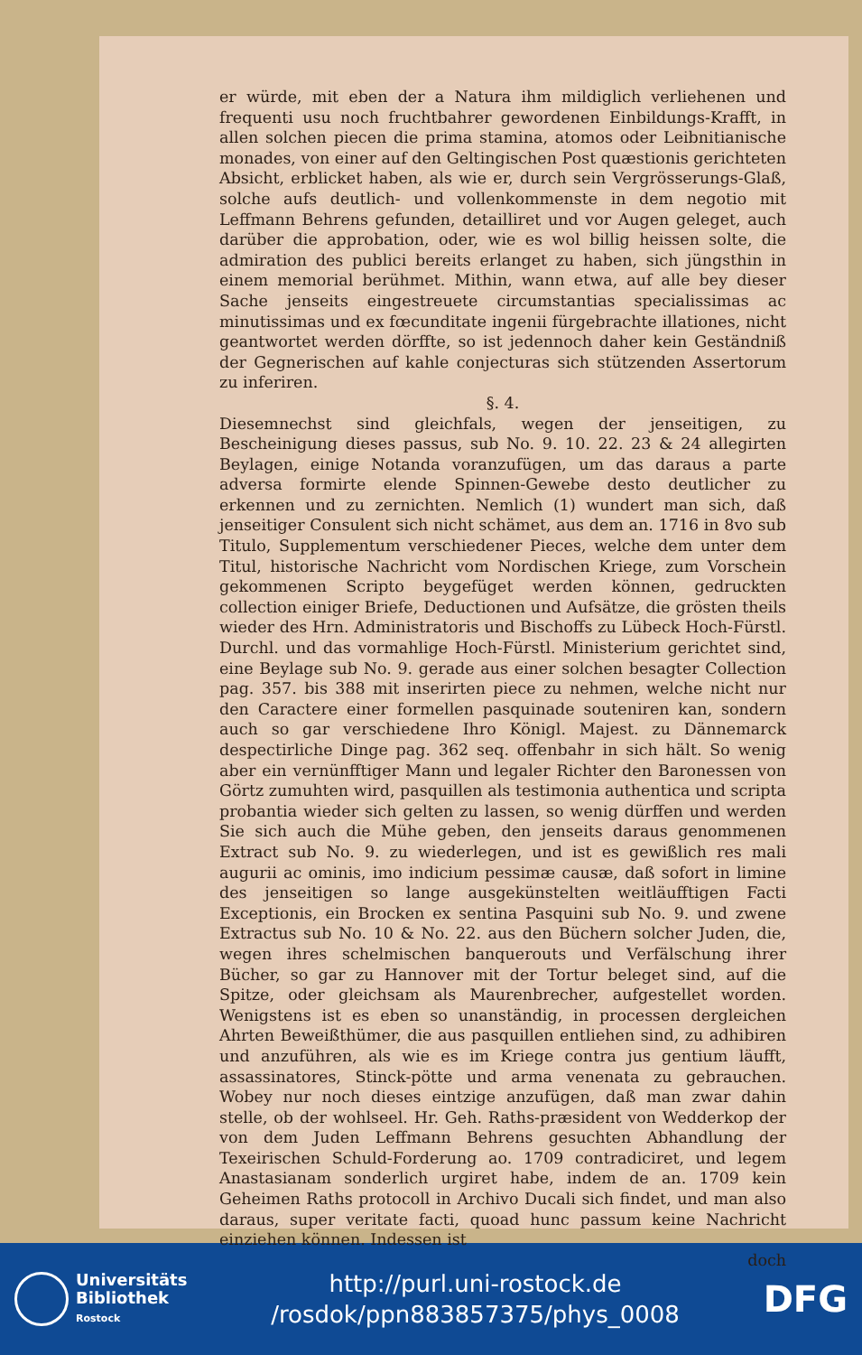er würde, mit eben der a Natura ihm mildiglich verliehenen und frequenti usu noch fruchtbahrer gewordenen Einbildungs-Krafft, in allen solchen piecen die prima stamina, atomos oder Leibnitianische monades, von einer auf den Geltingischen Post quæstionis gerichteten Absicht, erblicket haben, als wie er, durch sein Vergrösserungs-Glaß, solche aufs deutlich- und vollenkommenste in dem negotio mit Leffmann Behrens gefunden, detailliret und vor Augen geleget, auch darüber die approbation, oder, wie es wol billig heissen solte, die admiration des publici bereits erlanget zu haben, sich jüngsthin in einem memorial berühmet. Mithin, wann etwa, auf alle bey dieser Sache jenseits eingestreuete circumstantias specialissimas ac minutissimas und ex fœcunditate ingenii fürgebrachte illationes, nicht geantwortet werden dörffte, so ist jedennoch daher kein Geständniß der Gegnerischen auf kahle conjecturas sich stützenden Assertorum zu inferiren.
§. 4.
Diesemnechst sind gleichfals, wegen der jenseitigen, zu Bescheinigung dieses passus, sub No. 9. 10. 22. 23 & 24 allegirten Beylagen, einige Notanda voranzufügen, um das daraus a parte adversa formirte elende Spinnen-Gewebe desto deutlicher zu erkennen und zu zernichten. Nemlich (1) wundert man sich, daß jenseitiger Consulent sich nicht schämet, aus dem an. 1716 in 8vo sub Titulo, Supplementum verschiedener Pieces, welche dem unter dem Titul, historische Nachricht vom Nordischen Kriege, zum Vorschein gekommenen Scripto beygefüget werden können, gedruckten collection einiger Briefe, Deductionen und Aufsätze, die grösten theils wieder des Hrn. Administratoris und Bischoffs zu Lübeck Hoch-Fürstl. Durchl. und das vormahlige Hoch-Fürstl. Ministerium gerichtet sind, eine Beylage sub No. 9. gerade aus einer solchen besagter Collection pag. 357. bis 388 mit inserirten piece zu nehmen, welche nicht nur den Caractere einer formellen pasquinade souteniren kan, sondern auch so gar verschiedene Ihro Königl. Majest. zu Dännemarck despectirliche Dinge pag. 362 seq. offenbahr in sich hält. So wenig aber ein vernünfftiger Mann und legaler Richter den Baronessen von Görtz zumuhten wird, pasquillen als testimonia authentica und scripta probantia wieder sich gelten zu lassen, so wenig dürffen und werden Sie sich auch die Mühe geben, den jenseits daraus genommenen Extract sub No. 9. zu wiederlegen, und ist es gewißlich res mali augurii ac ominis, imo indicium pessimæ causæ, daß sofort in limine des jenseitigen so lange ausgekünstelten weitläufftigen Facti Exceptionis, ein Brocken ex sentina Pasquini sub No. 9. und zwene Extractus sub No. 10 & No. 22. aus den Büchern solcher Juden, die, wegen ihres schelmischen banquerouts und Verfälschung ihrer Bücher, so gar zu Hannover mit der Tortur beleget sind, auf die Spitze, oder gleichsam als Maurenbrecher, aufgestellet worden. Wenigstens ist es eben so unanständig, in processen dergleichen Ahrten Beweißthümer, die aus pasquillen entliehen sind, zu adhibiren und anzuführen, als wie es im Kriege contra jus gentium läufft, assassinatores, Stinck-pötte und arma venenata zu gebrauchen. Wobey nur noch dieses eintzige anzufügen, daß man zwar dahin stelle, ob der wohlseel. Hr. Geh. Raths-præsident von Wedderkop der von dem Juden Leffmann Behrens gesuchten Abhandlung der Texeirischen Schuld-Forderung ao. 1709 contradiciret, und legem Anastasianam sonderlich urgiret habe, indem de an. 1709 kein Geheimen Raths protocoll in Archivo Ducali sich findet, und man also daraus, super veritate facti, quoad hunc passum keine Nachricht einziehen können. Indessen ist
doch
Universitäts
Bibliothek
Rostock
http://purl.uni-rostock.de
/rosdok/ppn883857375/phys_0008
DFG